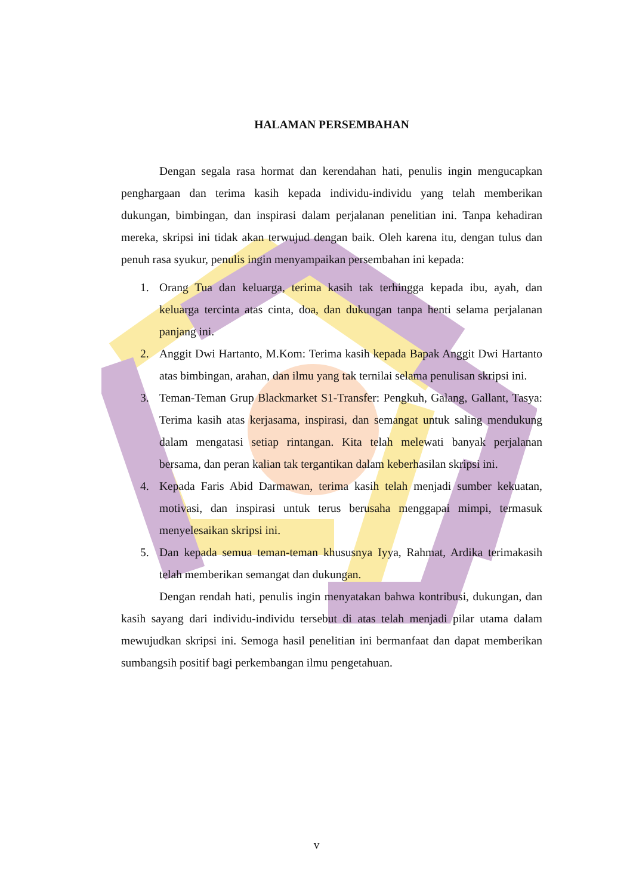HALAMAN PERSEMBAHAN
Dengan segala rasa hormat dan kerendahan hati, penulis ingin mengucapkan penghargaan dan terima kasih kepada individu-individu yang telah memberikan dukungan, bimbingan, dan inspirasi dalam perjalanan penelitian ini. Tanpa kehadiran mereka, skripsi ini tidak akan terwujud dengan baik. Oleh karena itu, dengan tulus dan penuh rasa syukur, penulis ingin menyampaikan persembahan ini kepada:
1. Orang Tua dan keluarga, terima kasih tak terhingga kepada ibu, ayah, dan keluarga tercinta atas cinta, doa, dan dukungan tanpa henti selama perjalanan panjang ini.
2. Anggit Dwi Hartanto, M.Kom: Terima kasih kepada Bapak Anggit Dwi Hartanto atas bimbingan, arahan, dan ilmu yang tak ternilai selama penulisan skripsi ini.
3. Teman-Teman Grup Blackmarket S1-Transfer: Pengkuh, Galang, Gallant, Tasya: Terima kasih atas kerjasama, inspirasi, dan semangat untuk saling mendukung dalam mengatasi setiap rintangan. Kita telah melewati banyak perjalanan bersama, dan peran kalian tak tergantikan dalam keberhasilan skripsi ini.
4. Kepada Faris Abid Darmawan, terima kasih telah menjadi sumber kekuatan, motivasi, dan inspirasi untuk terus berusaha menggapai mimpi, termasuk menyelesaikan skripsi ini.
5. Dan kepada semua teman-teman khususnya Iyya, Rahmat, Ardika terimakasih telah memberikan semangat dan dukungan.
Dengan rendah hati, penulis ingin menyatakan bahwa kontribusi, dukungan, dan kasih sayang dari individu-individu tersebut di atas telah menjadi pilar utama dalam mewujudkan skripsi ini. Semoga hasil penelitian ini bermanfaat dan dapat memberikan sumbangsih positif bagi perkembangan ilmu pengetahuan.
v